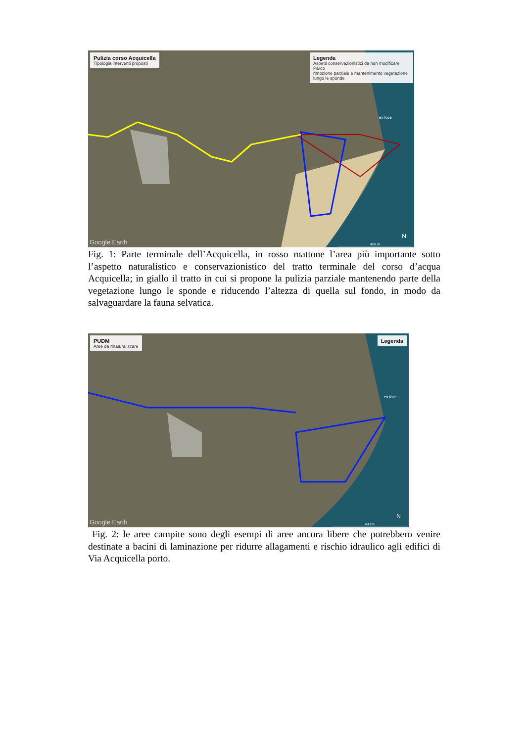Pulizia corso Acquicella
Tipologia interventi proposti
Legenda
Aspetti conservazionistici da non modificare
Parco
rimozione parziale e mantenimento vegetazione lungo le sponde
ex foce
Google Earth
N
400 m
Fig. 1: Parte terminale dell’Acquicella, in rosso mattone l’area più importante sotto l’aspetto naturalistico e conservazionistico del tratto terminale del corso d’acqua Acquicella; in giallo il tratto in cui si propone la pulizia parziale mantenendo parte della vegetazione lungo le sponde e riducendo l’altezza di quella sul fondo, in modo da salvaguardare la fauna selvatica.
PUDM
Aree da rinaturalizzare
Legenda
ex foce
Google Earth
N
400 m
Fig. 2: le aree campite sono degli esempi di aree ancora libere che potrebbero venire destinate a bacini di laminazione per ridurre allagamenti e rischio idraulico agli edifici di Via Acquicella porto.